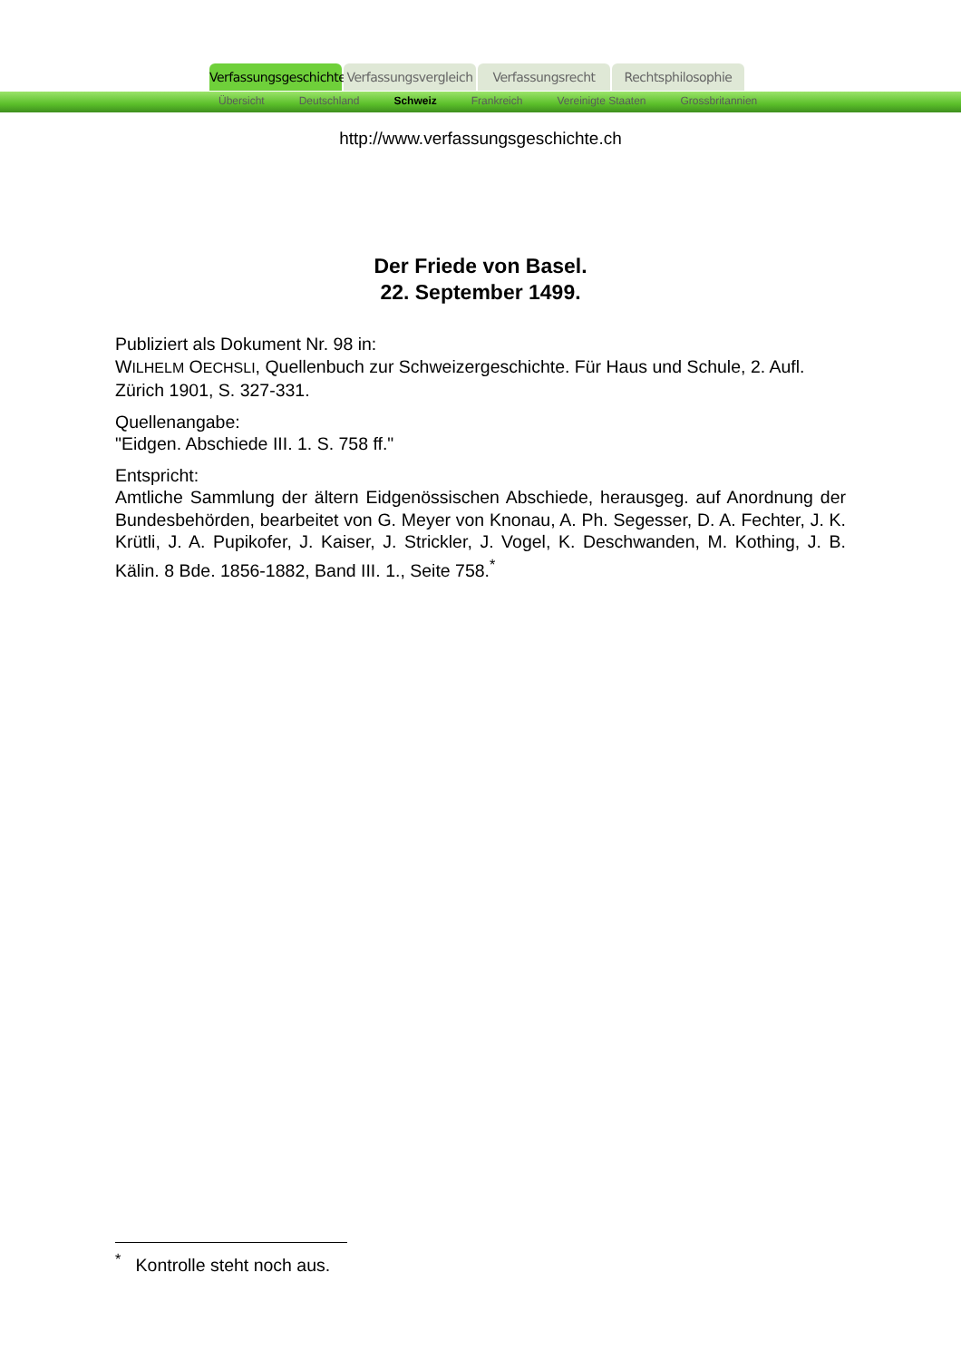Verfassungsgeschichte
Verfassungsvergleich
Verfassungsrecht Rechtsphilosophie
Übersicht Deutschland Schweiz Frankreich Vereinigte Staaten Grossbritannien
http://www.verfassungsgeschichte.ch
Der Friede von Basel.
22. September 1499.
Publiziert als Dokument Nr. 98 in:
WILHELM OECHSLI, Quellenbuch zur Schweizergeschichte. Für Haus und Schule, 2. Aufl. Zürich 1901, S. 327-331.
Quellenangabe:
"Eidgen. Abschiede III. 1. S. 758 ff."
Entspricht:
Amtliche Sammlung der ältern Eidgenössischen Abschiede, herausgeg. auf Anordnung der Bundesbehörden, bearbeitet von G. Meyer von Knonau, A. Ph. Segesser, D. A. Fechter, J. K. Krütli, J. A. Pupikofer, J. Kaiser, J. Strickler, J. Vogel, K. Deschwanden, M. Kothing, J. B. Kälin. 8 Bde. 1856-1882, Band III. 1., Seite 758.<sup>*</sup>
<sup>*</sup> Kontrolle steht noch aus.